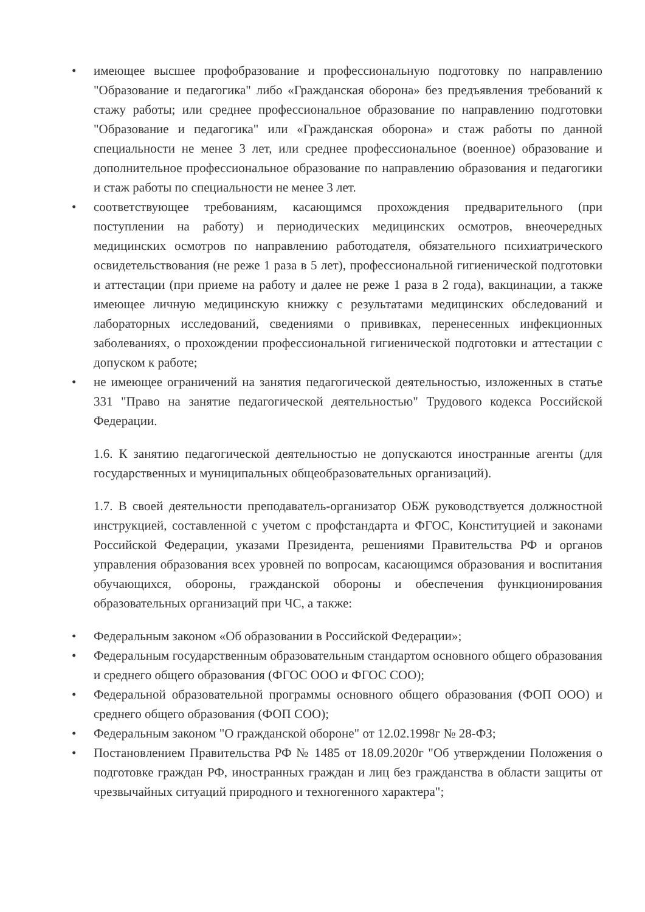• имеющее высшее профобразование и профессиональную подготовку по направлению "Образование и педагогика" либо «Гражданская оборона» без предъявления требований к стажу работы; или среднее профессиональное образование по направлению подготовки "Образование и педагогика" или «Гражданская оборона» и стаж работы по данной специальности не менее 3 лет, или среднее профессиональное (военное) образование и дополнительное профессиональное образование по направлению образования и педагогики и стаж работы по специальности не менее 3 лет.
• соответствующее требованиям, касающимся прохождения предварительного (при поступлении на работу) и периодических медицинских осмотров, внеочередных медицинских осмотров по направлению работодателя, обязательного психиатрического освидетельствования (не реже 1 раза в 5 лет), профессиональной гигиенической подготовки и аттестации (при приеме на работу и далее не реже 1 раза в 2 года), вакцинации, а также имеющее личную медицинскую книжку с результатами медицинских обследований и лабораторных исследований, сведениями о прививках, перенесенных инфекционных заболеваниях, о прохождении профессиональной гигиенической подготовки и аттестации с допуском к работе;
• не имеющее ограничений на занятия педагогической деятельностью, изложенных в статье 331 "Право на занятие педагогической деятельностью" Трудового кодекса Российской Федерации.
1.6. К занятию педагогической деятельностью не допускаются иностранные агенты (для государственных и муниципальных общеобразовательных организаций).
1.7. В своей деятельности преподаватель-организатор ОБЖ руководствуется должностной инструкцией, составленной с учетом с профстандарта и ФГОС, Конституцией и законами Российской Федерации, указами Президента, решениями Правительства РФ и органов управления образования всех уровней по вопросам, касающимся образования и воспитания обучающихся, обороны, гражданской обороны и обеспечения функционирования образовательных организаций при ЧС, а также:
• Федеральным законом «Об образовании в Российской Федерации»;
• Федеральным государственным образовательным стандартом основного общего образования и среднего общего образования (ФГОС ООО и ФГОС СОО);
• Федеральной образовательной программы основного общего образования (ФОП ООО) и среднего общего образования (ФОП СОО);
• Федеральным законом "О гражданской обороне" от 12.02.1998г № 28-ФЗ;
• Постановлением Правительства РФ № 1485 от 18.09.2020г "Об утверждении Положения о подготовке граждан РФ, иностранных граждан и лиц без гражданства в области защиты от чрезвычайных ситуаций природного и техногенного характера";